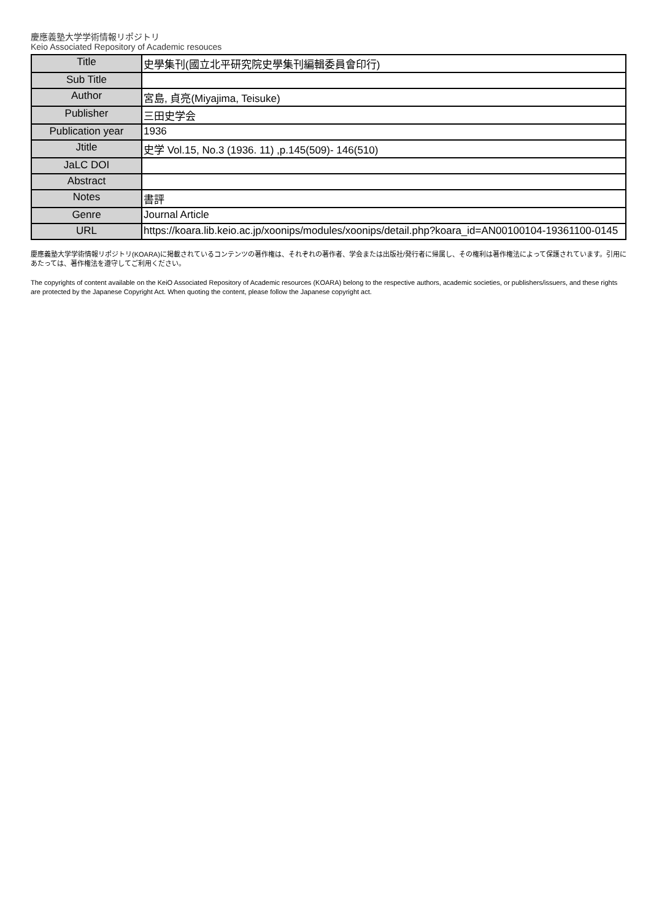慶應義塾大学学術情報リポジトリ
Keio Associated Repository of Academic resouces
| Title | 史學集刊(國立北平研究院史學集刊編輯委員會印行) |
| Sub Title | |
| Author | 宮島, 貞亮(Miyajima, Teisuke) |
| Publisher | 三田史学会 |
| Publication year | 1936 |
| Jtitle | 史学 Vol.15, No.3 (1936. 11) ,p.145(509)- 146(510) |
| JaLC DOI | |
| Abstract | |
| Notes | 書評 |
| Genre | Journal Article |
| URL | https://koara.lib.keio.ac.jp/xoonips/modules/xoonips/detail.php?koara_id=AN00100104-19361100-0145 |
慶應義塾大学学術情報リポジトリ(KOARA)に掲載されているコンテンツの著作権は、それぞれの著作者、学会または出版社/発行者に帰属し、その権利は著作権法によって保護されています。引用にあたっては、著作権法を遵守してご利用ください。
The copyrights of content available on the KeiO Associated Repository of Academic resources (KOARA) belong to the respective authors, academic societies, or publishers/issuers, and these rights are protected by the Japanese Copyright Act. When quoting the content, please follow the Japanese copyright act.